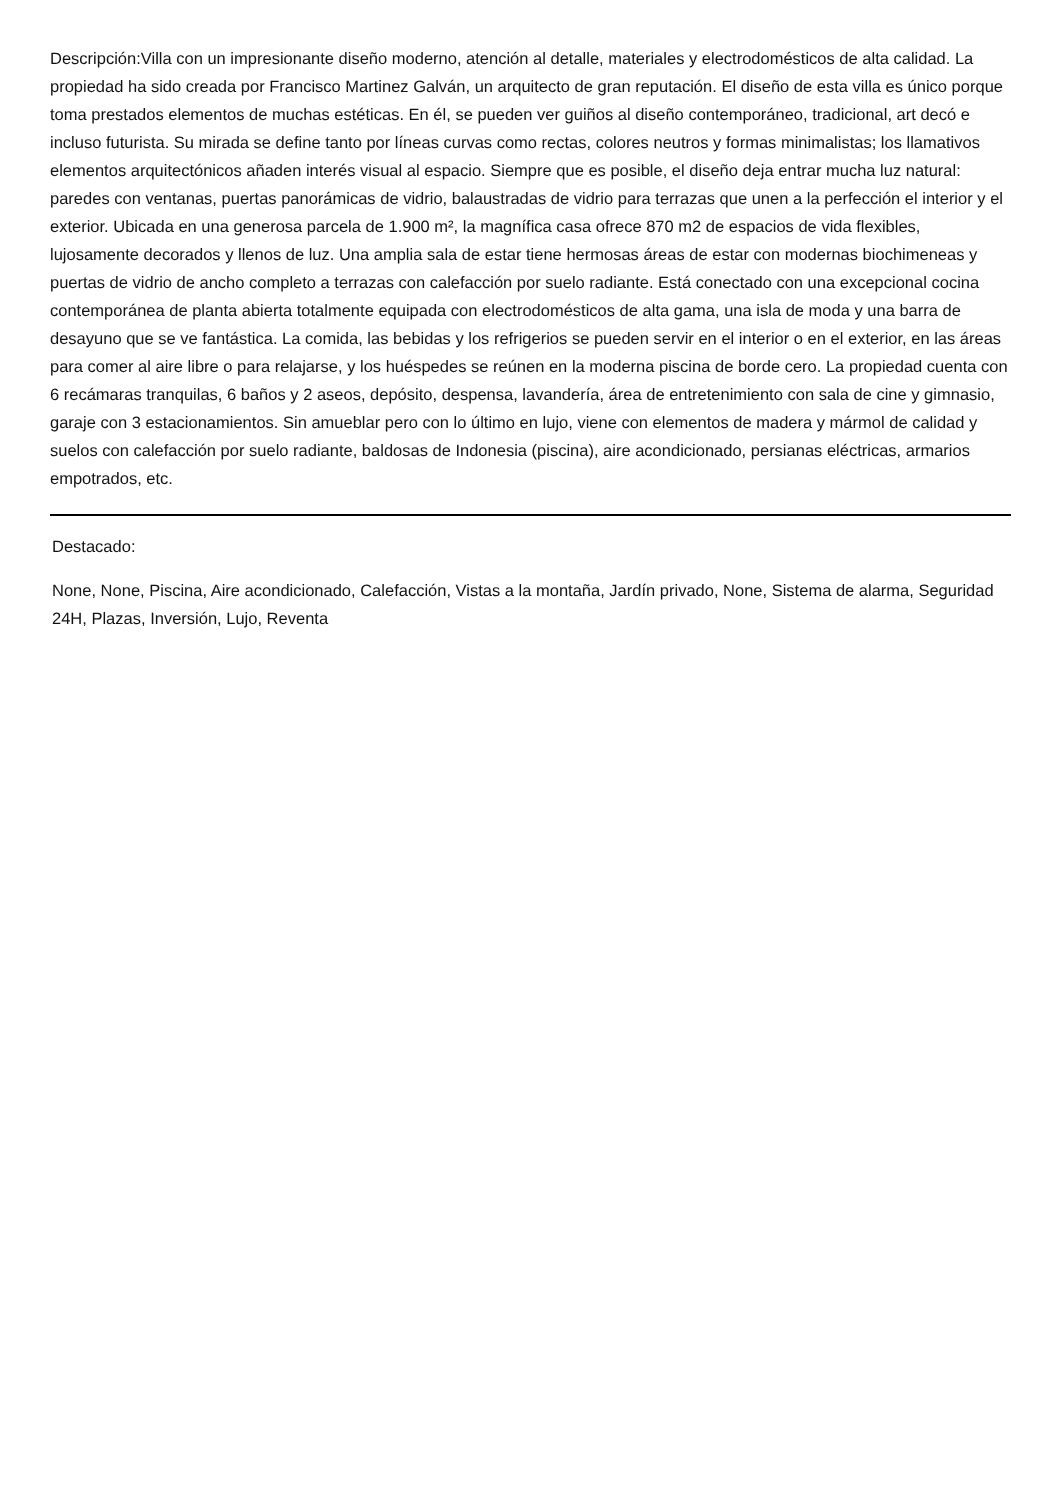Descripción:Villa con un impresionante diseño moderno, atención al detalle, materiales y electrodomésticos de alta calidad. La propiedad ha sido creada por Francisco Martinez Galván, un arquitecto de gran reputación. El diseño de esta villa es único porque toma prestados elementos de muchas estéticas. En él, se pueden ver guiños al diseño contemporáneo, tradicional, art decó e incluso futurista. Su mirada se define tanto por líneas curvas como rectas, colores neutros y formas minimalistas; los llamativos elementos arquitectónicos añaden interés visual al espacio. Siempre que es posible, el diseño deja entrar mucha luz natural: paredes con ventanas, puertas panorámicas de vidrio, balaustradas de vidrio para terrazas que unen a la perfección el interior y el exterior. Ubicada en una generosa parcela de 1.900 m², la magnífica casa ofrece 870 m2 de espacios de vida flexibles, lujosamente decorados y llenos de luz. Una amplia sala de estar tiene hermosas áreas de estar con modernas biochimeneas y puertas de vidrio de ancho completo a terrazas con calefacción por suelo radiante. Está conectado con una excepcional cocina contemporánea de planta abierta totalmente equipada con electrodomésticos de alta gama, una isla de moda y una barra de desayuno que se ve fantástica. La comida, las bebidas y los refrigerios se pueden servir en el interior o en el exterior, en las áreas para comer al aire libre o para relajarse, y los huéspedes se reúnen en la moderna piscina de borde cero. La propiedad cuenta con 6 recámaras tranquilas, 6 baños y 2 aseos, depósito, despensa, lavandería, área de entretenimiento con sala de cine y gimnasio, garaje con 3 estacionamientos. Sin amueblar pero con lo último en lujo, viene con elementos de madera y mármol de calidad y suelos con calefacción por suelo radiante, baldosas de Indonesia (piscina), aire acondicionado, persianas eléctricas, armarios empotrados, etc.
Destacado:
None, None, Piscina, Aire acondicionado, Calefacción, Vistas a la montaña, Jardín privado, None, Sistema de alarma, Seguridad 24H, Plazas, Inversión, Lujo, Reventa